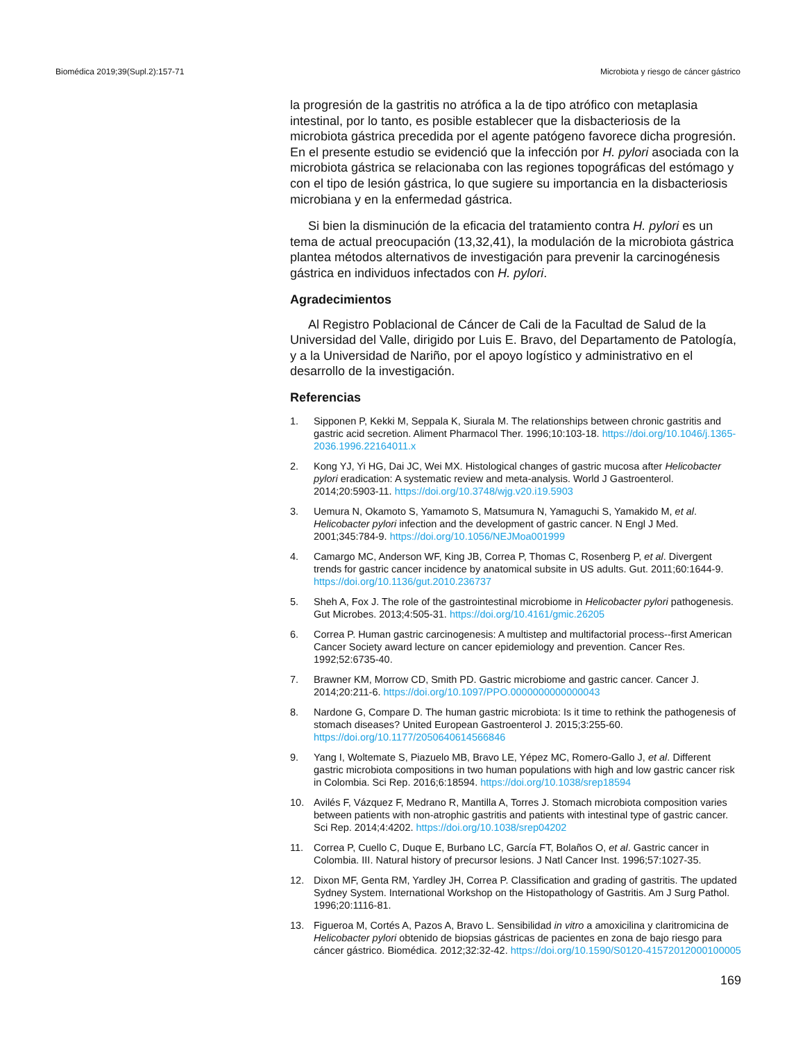Biomédica 2019;39(Supl.2):157-71 Microbiota y riesgo de cáncer gástrico
la progresión de la gastritis no atrófica a la de tipo atrófico con metaplasia intestinal, por lo tanto, es posible establecer que la disbacteriosis de la microbiota gástrica precedida por el agente patógeno favorece dicha progresión. En el presente estudio se evidenció que la infección por H. pylori asociada con la microbiota gástrica se relacionaba con las regiones topográficas del estómago y con el tipo de lesión gástrica, lo que sugiere su importancia en la disbacteriosis microbiana y en la enfermedad gástrica.
Si bien la disminución de la eficacia del tratamiento contra H. pylori es un tema de actual preocupación (13,32,41), la modulación de la microbiota gástrica plantea métodos alternativos de investigación para prevenir la carcinogénesis gástrica en individuos infectados con H. pylori.
Agradecimientos
Al Registro Poblacional de Cáncer de Cali de la Facultad de Salud de la Universidad del Valle, dirigido por Luis E. Bravo, del Departamento de Patología, y a la Universidad de Nariño, por el apoyo logístico y administrativo en el desarrollo de la investigación.
Referencias
1. Sipponen P, Kekki M, Seppala K, Siurala M. The relationships between chronic gastritis and gastric acid secretion. Aliment Pharmacol Ther. 1996;10:103-18. https://doi.org/10.1046/j.1365-2036.1996.22164011.x
2. Kong YJ, Yi HG, Dai JC, Wei MX. Histological changes of gastric mucosa after Helicobacter pylori eradication: A systematic review and meta-analysis. World J Gastroenterol. 2014;20:5903-11. https://doi.org/10.3748/wjg.v20.i19.5903
3. Uemura N, Okamoto S, Yamamoto S, Matsumura N, Yamaguchi S, Yamakido M, et al. Helicobacter pylori infection and the development of gastric cancer. N Engl J Med. 2001;345:784-9. https://doi.org/10.1056/NEJMoa001999
4. Camargo MC, Anderson WF, King JB, Correa P, Thomas C, Rosenberg P, et al. Divergent trends for gastric cancer incidence by anatomical subsite in US adults. Gut. 2011;60:1644-9. https://doi.org/10.1136/gut.2010.236737
5. Sheh A, Fox J. The role of the gastrointestinal microbiome in Helicobacter pylori pathogenesis. Gut Microbes. 2013;4:505-31. https://doi.org/10.4161/gmic.26205
6. Correa P. Human gastric carcinogenesis: A multistep and multifactorial process--first American Cancer Society award lecture on cancer epidemiology and prevention. Cancer Res. 1992;52:6735-40.
7. Brawner KM, Morrow CD, Smith PD. Gastric microbiome and gastric cancer. Cancer J. 2014;20:211-6. https://doi.org/10.1097/PPO.0000000000000043
8. Nardone G, Compare D. The human gastric microbiota: Is it time to rethink the pathogenesis of stomach diseases? United European Gastroenterol J. 2015;3:255-60. https://doi.org/10.1177/2050640614566846
9. Yang I, Woltemate S, Piazuelo MB, Bravo LE, Yépez MC, Romero-Gallo J, et al. Different gastric microbiota compositions in two human populations with high and low gastric cancer risk in Colombia. Sci Rep. 2016;6:18594. https://doi.org/10.1038/srep18594
10. Avilés F, Vázquez F, Medrano R, Mantilla A, Torres J. Stomach microbiota composition varies between patients with non-atrophic gastritis and patients with intestinal type of gastric cancer. Sci Rep. 2014;4:4202. https://doi.org/10.1038/srep04202
11. Correa P, Cuello C, Duque E, Burbano LC, García FT, Bolaños O, et al. Gastric cancer in Colombia. III. Natural history of precursor lesions. J Natl Cancer Inst. 1996;57:1027-35.
12. Dixon MF, Genta RM, Yardley JH, Correa P. Classification and grading of gastritis. The updated Sydney System. International Workshop on the Histopathology of Gastritis. Am J Surg Pathol. 1996;20:1116-81.
13. Figueroa M, Cortés A, Pazos A, Bravo L. Sensibilidad in vitro a amoxicilina y claritromicina de Helicobacter pylori obtenido de biopsias gástricas de pacientes en zona de bajo riesgo para cáncer gástrico. Biomédica. 2012;32:32-42. https://doi.org/10.1590/S0120-41572012000100005
169